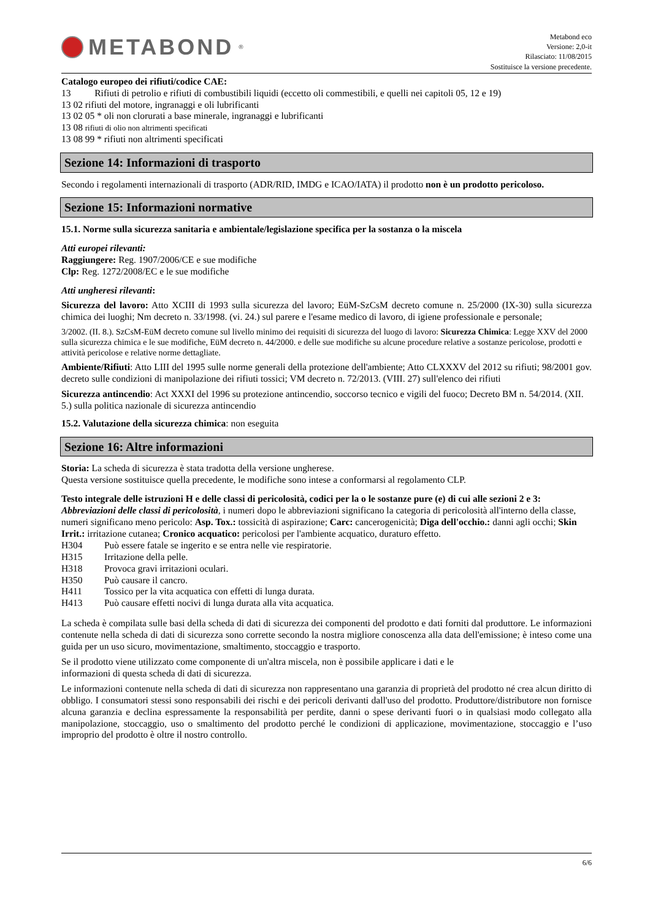METABOND<sup>®</sup>
Metabond eco
Versione: 2,0-it
Rilasciato: 11/08/2015
Sostituisce la versione precedente.
Catalogo europeo dei rifiuti/codice CAE:
13 Rifiuti di petrolio e rifiuti di combustibili liquidi (eccetto oli commestibili, e quelli nei capitoli 05, 12 e 19)
13 02 rifiuti del motore, ingranaggi e oli lubrificanti
13 02 05 * oli non clorurati a base minerale, ingranaggi e lubrificanti
13 08 rifiuti di olio non altrimenti specificati
13 08 99 * rifiuti non altrimenti specificati
Sezione 14: Informazioni di trasporto
Secondo i regolamenti internazionali di trasporto (ADR/RID, IMDG e ICAO/IATA) il prodotto non è un prodotto pericoloso.
Sezione 15: Informazioni normative
15.1. Norme sulla sicurezza sanitaria e ambientale/legislazione specifica per la sostanza o la miscela
Atti europei rilevanti:
Raggiungere: Reg. 1907/2006/CE e sue modifiche
Clp: Reg. 1272/2008/EC e le sue modifiche
Atti ungheresi rilevanti:
Sicurezza del lavoro: Atto XCIII di 1993 sulla sicurezza del lavoro; EüM-SzCsM decreto comune n. 25/2000 (IX-30) sulla sicurezza chimica dei luoghi; Nm decreto n. 33/1998. (vi. 24.) sul parere e l'esame medico di lavoro, di igiene professionale e personale;
3/2002. (II. 8.). SzCsM-EüM decreto comune sul livello minimo dei requisiti di sicurezza del luogo di lavoro: Sicurezza Chimica: Legge XXV del 2000 sulla sicurezza chimica e le sue modifiche, EüM decreto n. 44/2000. e delle sue modifiche su alcune procedure relative a sostanze pericolose, prodotti e attività pericolose e relative norme dettagliate.
Ambiente/Rifiuti: Atto LIII del 1995 sulle norme generali della protezione dell'ambiente; Atto CLXXXV del 2012 su rifiuti; 98/2001 gov. decreto sulle condizioni di manipolazione dei rifiuti tossici; VM decreto n. 72/2013. (VIII. 27) sull'elenco dei rifiuti
Sicurezza antincendio: Act XXXI del 1996 su protezione antincendio, soccorso tecnico e vigili del fuoco; Decreto BM n. 54/2014. (XII. 5.) sulla politica nazionale di sicurezza antincendio
15.2. Valutazione della sicurezza chimica: non eseguita
Sezione 16: Altre informazioni
Storia: La scheda di sicurezza è stata tradotta della versione ungherese.
Questa versione sostituisce quella precedente, le modifiche sono intese a conformarsi al regolamento CLP.
Testo integrale delle istruzioni H e delle classi di pericolosità, codici per la o le sostanze pure (e) di cui alle sezioni 2 e 3: Abbreviazioni delle classi di pericolosità, i numeri dopo le abbreviazioni significano la categoria di pericolosità all'interno della classe, numeri significano meno pericolo: Asp. Tox.: tossicità di aspirazione; Carc: cancerogenicità; Diga dell'occhio.: danni agli occhi; Skin Irrit.: irritazione cutanea; Cronico acquatico: pericolosi per l'ambiente acquatico, duraturo effetto.
| H304 | Può essere fatale se ingerito e se entra nelle vie respiratorie. |
| H315 | Irritazione della pelle. |
| H318 | Provoca gravi irritazioni oculari. |
| H350 | Può causare il cancro. |
| H411 | Tossico per la vita acquatica con effetti di lunga durata. |
| H413 | Può causare effetti nocivi di lunga durata alla vita acquatica. |
La scheda è compilata sulle basi della scheda di dati di sicurezza dei componenti del prodotto e dati forniti dal produttore. Le informazioni contenute nella scheda di dati di sicurezza sono corrette secondo la nostra migliore conoscenza alla data dell'emissione; è inteso come una guida per un uso sicuro, movimentazione, smaltimento, stoccaggio e trasporto.
Se il prodotto viene utilizzato come componente di un'altra miscela, non è possibile applicare i dati e le
informazioni di questa scheda di dati di sicurezza.
Le informazioni contenute nella scheda di dati di sicurezza non rappresentano una garanzia di proprietà del prodotto né crea alcun diritto di obbligo. I consumatori stessi sono responsabili dei rischi e dei pericoli derivanti dall'uso del prodotto. Produttore/distributore non fornisce alcuna garanzia e declina espressamente la responsabilità per perdite, danni o spese derivanti fuori o in qualsiasi modo collegato alla manipolazione, stoccaggio, uso o smaltimento del prodotto perché le condizioni di applicazione, movimentazione, stoccaggio e l’uso improprio del prodotto è oltre il nostro controllo.
6/6